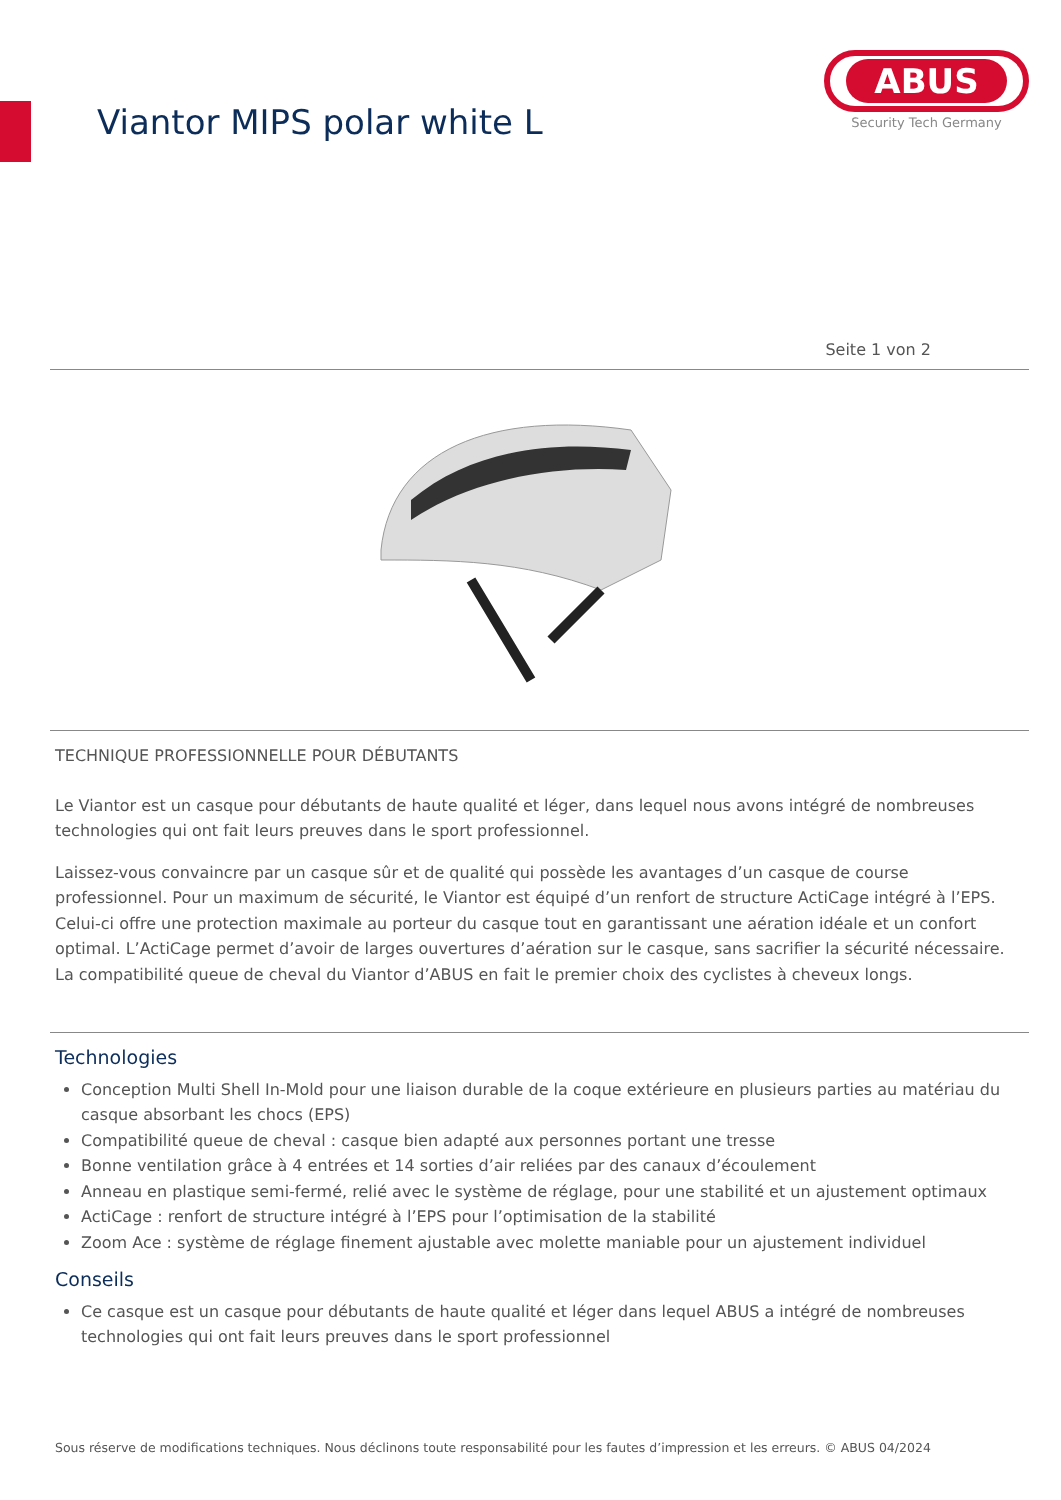Viantor MIPS polar white L
ABUS
Security Tech Germany
Seite 1 von 2
TECHNIQUE PROFESSIONNELLE POUR DÉBUTANTS
Le Viantor est un casque pour débutants de haute qualité et léger, dans lequel nous avons intégré de nombreuses technologies qui ont fait leurs preuves dans le sport professionnel.
Laissez-vous convaincre par un casque sûr et de qualité qui possède les avantages d’un casque de course professionnel. Pour un maximum de sécurité, le Viantor est équipé d’un renfort de structure ActiCage intégré à l’EPS. Celui-ci offre une protection maximale au porteur du casque tout en garantissant une aération idéale et un confort optimal. L’ActiCage permet d’avoir de larges ouvertures d’aération sur le casque, sans sacrifier la sécurité nécessaire. La compatibilité queue de cheval du Viantor d’ABUS en fait le premier choix des cyclistes à cheveux longs.
Technologies
Conception Multi Shell In-Mold pour une liaison durable de la coque extérieure en plusieurs parties au matériau du casque absorbant les chocs (EPS)
Compatibilité queue de cheval : casque bien adapté aux personnes portant une tresse
Bonne ventilation grâce à 4 entrées et 14 sorties d’air reliées par des canaux d’écoulement
Anneau en plastique semi-fermé, relié avec le système de réglage, pour une stabilité et un ajustement optimaux
ActiCage : renfort de structure intégré à l’EPS pour l’optimisation de la stabilité
Zoom Ace : système de réglage finement ajustable avec molette maniable pour un ajustement individuel
Conseils
Ce casque est un casque pour débutants de haute qualité et léger dans lequel ABUS a intégré de nombreuses technologies qui ont fait leurs preuves dans le sport professionnel
Sous réserve de modifications techniques. Nous déclinons toute responsabilité pour les fautes d’impression et les erreurs. © ABUS 04/2024